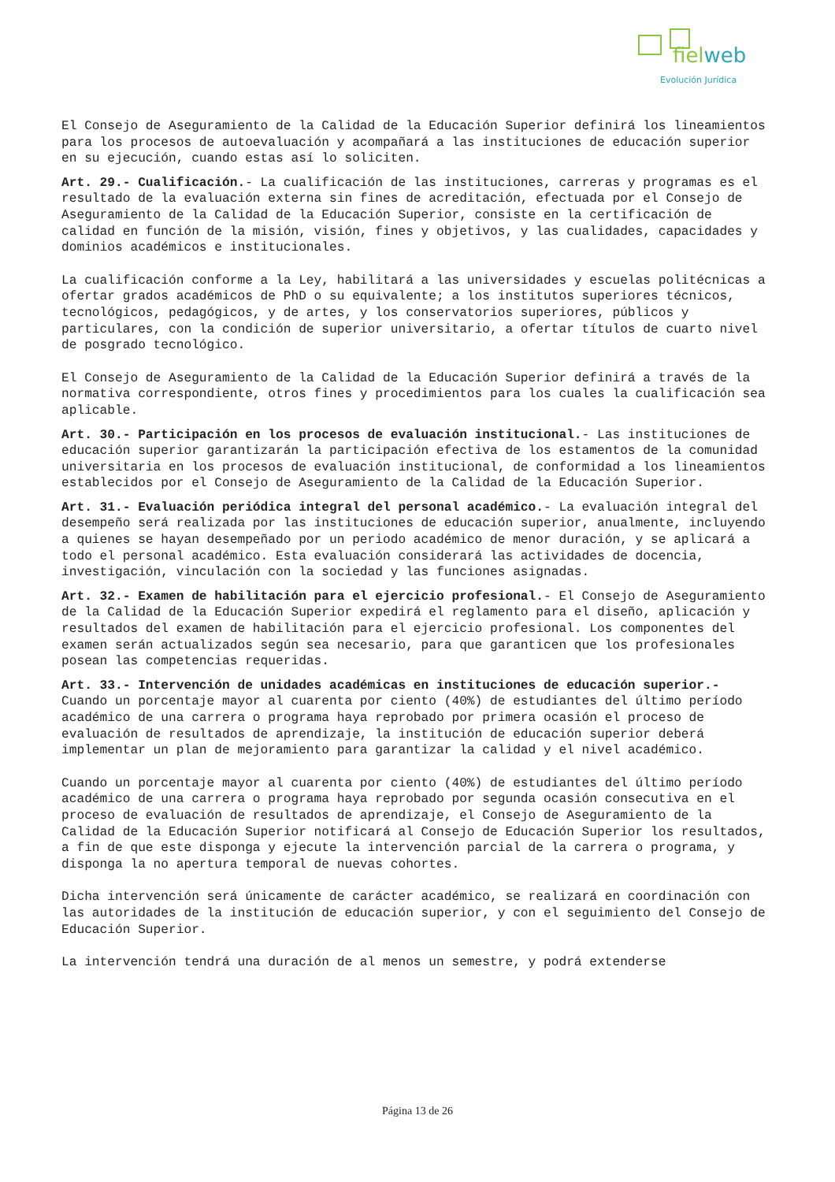fielweb
Evolución Jurídica
El Consejo de Aseguramiento de la Calidad de la Educación Superior definirá los lineamientos para los procesos de autoevaluación y acompañará a las instituciones de educación superior en su ejecución, cuando estas así lo soliciten.
Art. 29.- Cualificación.- La cualificación de las instituciones, carreras y programas es el resultado de la evaluación externa sin fines de acreditación, efectuada por el Consejo de Aseguramiento de la Calidad de la Educación Superior, consiste en la certificación de calidad en función de la misión, visión, fines y objetivos, y las cualidades, capacidades y dominios académicos e institucionales.
La cualificación conforme a la Ley, habilitará a las universidades y escuelas politécnicas a ofertar grados académicos de PhD o su equivalente; a los institutos superiores técnicos, tecnológicos, pedagógicos, y de artes, y los conservatorios superiores, públicos y particulares, con la condición de superior universitario, a ofertar títulos de cuarto nivel de posgrado tecnológico.
El Consejo de Aseguramiento de la Calidad de la Educación Superior definirá a través de la normativa correspondiente, otros fines y procedimientos para los cuales la cualificación sea aplicable.
Art. 30.- Participación en los procesos de evaluación institucional.- Las instituciones de educación superior garantizarán la participación efectiva de los estamentos de la comunidad universitaria en los procesos de evaluación institucional, de conformidad a los lineamientos establecidos por el Consejo de Aseguramiento de la Calidad de la Educación Superior.
Art. 31.- Evaluación periódica integral del personal académico.- La evaluación integral del desempeño será realizada por las instituciones de educación superior, anualmente, incluyendo a quienes se hayan desempeñado por un periodo académico de menor duración, y se aplicará a todo el personal académico. Esta evaluación considerará las actividades de docencia, investigación, vinculación con la sociedad y las funciones asignadas.
Art. 32.- Examen de habilitación para el ejercicio profesional.- El Consejo de Aseguramiento de la Calidad de la Educación Superior expedirá el reglamento para el diseño, aplicación y resultados del examen de habilitación para el ejercicio profesional. Los componentes del examen serán actualizados según sea necesario, para que garanticen que los profesionales posean las competencias requeridas.
Art. 33.- Intervención de unidades académicas en instituciones de educación superior.- Cuando un porcentaje mayor al cuarenta por ciento (40%) de estudiantes del último período académico de una carrera o programa haya reprobado por primera ocasión el proceso de evaluación de resultados de aprendizaje, la institución de educación superior deberá implementar un plan de mejoramiento para garantizar la calidad y el nivel académico.
Cuando un porcentaje mayor al cuarenta por ciento (40%) de estudiantes del último período académico de una carrera o programa haya reprobado por segunda ocasión consecutiva en el proceso de evaluación de resultados de aprendizaje, el Consejo de Aseguramiento de la Calidad de la Educación Superior notificará al Consejo de Educación Superior los resultados, a fin de que este disponga y ejecute la intervención parcial de la carrera o programa, y disponga la no apertura temporal de nuevas cohortes.
Dicha intervención será únicamente de carácter académico, se realizará en coordinación con las autoridades de la institución de educación superior, y con el seguimiento del Consejo de Educación Superior.
La intervención tendrá una duración de al menos un semestre, y podrá extenderse
Página 13 de 26